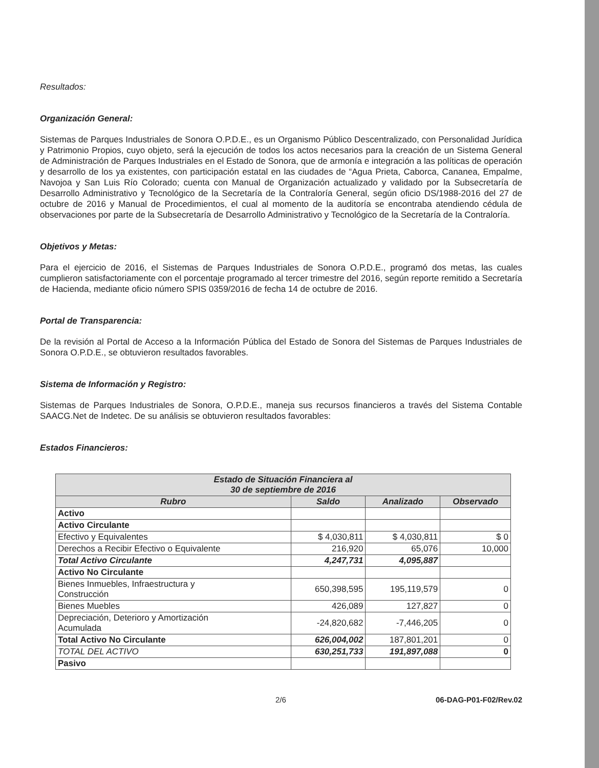Resultados:
Organización General:
Sistemas de Parques Industriales de Sonora O.P.D.E., es un Organismo Público Descentralizado, con Personalidad Jurídica y Patrimonio Propios, cuyo objeto, será la ejecución de todos los actos necesarios para la creación de un Sistema General de Administración de Parques Industriales en el Estado de Sonora, que de armonía e integración a las políticas de operación y desarrollo de los ya existentes, con participación estatal en las ciudades de “Agua Prieta, Caborca, Cananea, Empalme, Navojoa y San Luis Río Colorado; cuenta con Manual de Organización actualizado y validado por la Subsecretaría de Desarrollo Administrativo y Tecnológico de la Secretaría de la Contraloría General, según oficio DS/1988-2016 del 27 de octubre de 2016 y Manual de Procedimientos, el cual al momento de la auditoría se encontraba atendiendo cédula de observaciones por parte de la Subsecretaría de Desarrollo Administrativo y Tecnológico de la Secretaría de la Contraloría.
Objetivos y Metas:
Para el ejercicio de 2016, el Sistemas de Parques Industriales de Sonora O.P.D.E., programó dos metas, las cuales cumplieron satisfactoriamente con el porcentaje programado al tercer trimestre del 2016, según reporte remitido a Secretaría de Hacienda, mediante oficio número SPIS 0359/2016 de fecha 14 de octubre de 2016.
Portal de Transparencia:
De la revisión al Portal de Acceso a la Información Pública del Estado de Sonora del Sistemas de Parques Industriales de Sonora O.P.D.E., se obtuvieron resultados favorables.
Sistema de Información y Registro:
Sistemas de Parques Industriales de Sonora, O.P.D.E., maneja sus recursos financieros a través del Sistema Contable SAACG.Net de Indetec. De su análisis se obtuvieron resultados favorables:
Estados Financieros:
| Estado de Situación Financiera al 30 de septiembre de 2016 | | | |
| --- | --- | --- | --- |
| Rubro | Saldo | Analizado | Observado |
| Activo | | | |
| Activo Circulante | | | |
| Efectivo y Equivalentes | $ 4,030,811 | $ 4,030,811 | $ 0 |
| Derechos a Recibir Efectivo o Equivalente | 216,920 | 65,076 | 10,000 |
| Total Activo Circulante | 4,247,731 | 4,095,887 | |
| Activo No Circulante | | | |
| Bienes Inmuebles, Infraestructura y Construcción | 650,398,595 | 195,119,579 | 0 |
| Bienes Muebles | 426,089 | 127,827 | 0 |
| Depreciación, Deterioro y Amortización Acumulada | -24,820,682 | -7,446,205 | 0 |
| Total Activo No Circulante | 626,004,002 | 187,801,201 | 0 |
| TOTAL DEL ACTIVO | 630,251,733 | 191,897,088 | 0 |
| Pasivo | | | |
2/6 06-DAG-P01-F02/Rev.02